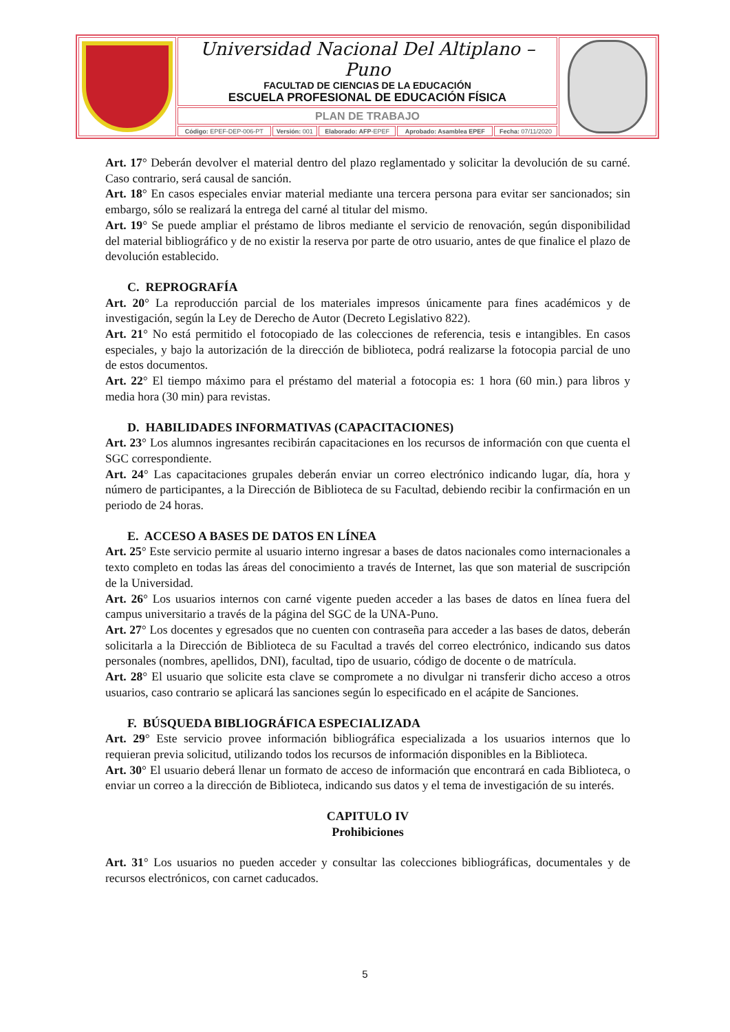| | Universidad Nacional Del Altiplano – Puno FACULTAD DE CIENCIAS DE LA EDUCACIÓN ESCUELA PROFESIONAL DE EDUCACIÓN FÍSICA | | | | | |
| | PLAN DE TRABAJO | | | | | |
| | Código: EPEF-DEP-006-PT | Versión: 001 | Elaborado: AFP -EPEF | Aprobado: Asamblea EPEF | Fecha: 07/11/2020 | |
Art. 17° Deberán devolver el material dentro del plazo reglamentado y solicitar la devolución de su carné. Caso contrario, será causal de sanción.
Art. 18° En casos especiales enviar material mediante una tercera persona para evitar ser sancionados; sin embargo, sólo se realizará la entrega del carné al titular del mismo.
Art. 19° Se puede ampliar el préstamo de libros mediante el servicio de renovación, según disponibilidad del material bibliográfico y de no existir la reserva por parte de otro usuario, antes de que finalice el plazo de devolución establecido.
C. REPROGRAFÍA
Art. 20° La reproducción parcial de los materiales impresos únicamente para fines académicos y de investigación, según la Ley de Derecho de Autor (Decreto Legislativo 822).
Art. 21° No está permitido el fotocopiado de las colecciones de referencia, tesis e intangibles. En casos especiales, y bajo la autorización de la dirección de biblioteca, podrá realizarse la fotocopia parcial de uno de estos documentos.
Art. 22° El tiempo máximo para el préstamo del material a fotocopia es: 1 hora (60 min.) para libros y media hora (30 min) para revistas.
D. HABILIDADES INFORMATIVAS (CAPACITACIONES)
Art. 23° Los alumnos ingresantes recibirán capacitaciones en los recursos de información con que cuenta el SGC correspondiente.
Art. 24° Las capacitaciones grupales deberán enviar un correo electrónico indicando lugar, día, hora y número de participantes, a la Dirección de Biblioteca de su Facultad, debiendo recibir la confirmación en un periodo de 24 horas.
E. ACCESO A BASES DE DATOS EN LÍNEA
Art. 25° Este servicio permite al usuario interno ingresar a bases de datos nacionales como internacionales a texto completo en todas las áreas del conocimiento a través de Internet, las que son material de suscripción de la Universidad.
Art. 26° Los usuarios internos con carné vigente pueden acceder a las bases de datos en línea fuera del campus universitario a través de la página del SGC de la UNA-Puno.
Art. 27° Los docentes y egresados que no cuenten con contraseña para acceder a las bases de datos, deberán solicitarla a la Dirección de Biblioteca de su Facultad a través del correo electrónico, indicando sus datos personales (nombres, apellidos, DNI), facultad, tipo de usuario, código de docente o de matrícula.
Art. 28° El usuario que solicite esta clave se compromete a no divulgar ni transferir dicho acceso a otros usuarios, caso contrario se aplicará las sanciones según lo especificado en el acápite de Sanciones.
F. BÚSQUEDA BIBLIOGRÁFICA ESPECIALIZADA
Art. 29° Este servicio provee información bibliográfica especializada a los usuarios internos que lo requieran previa solicitud, utilizando todos los recursos de información disponibles en la Biblioteca.
Art. 30° El usuario deberá llenar un formato de acceso de información que encontrará en cada Biblioteca, o enviar un correo a la dirección de Biblioteca, indicando sus datos y el tema de investigación de su interés.
CAPITULO IV
Prohibiciones
Art. 31° Los usuarios no pueden acceder y consultar las colecciones bibliográficas, documentales y de recursos electrónicos, con carnet caducados.
5